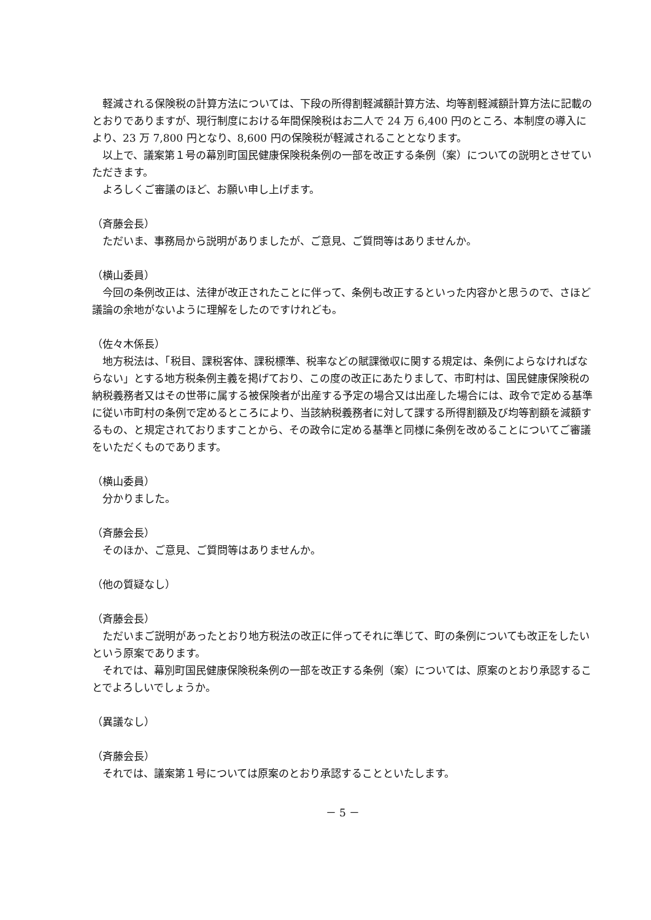軽減される保険税の計算方法については、下段の所得割軽減額計算方法、均等割軽減額計算方法に記載のとおりでありますが、現行制度における年間保険税はお二人で 24 万 6,400 円のところ、本制度の導入により、23 万 7,800 円となり、8,600 円の保険税が軽減されることとなります。
以上で、議案第１号の幕別町国民健康保険税条例の一部を改正する条例（案）についての説明とさせていただきます。
よろしくご審議のほど、お願い申し上げます。
（斉藤会長）
ただいま、事務局から説明がありましたが、ご意見、ご質問等はありませんか。
（横山委員）
今回の条例改正は、法律が改正されたことに伴って、条例も改正するといった内容かと思うので、さほど議論の余地がないように理解をしたのですけれども。
（佐々木係長）
地方税法は、「税目、課税客体、課税標準、税率などの賦課徴収に関する規定は、条例によらなければならない」とする地方税条例主義を掲げており、この度の改正にあたりまして、市町村は、国民健康保険税の納税義務者又はその世帯に属する被保険者が出産する予定の場合又は出産した場合には、政令で定める基準に従い市町村の条例で定めるところにより、当該納税義務者に対して課する所得割額及び均等割額を減額するもの、と規定されておりますことから、その政令に定める基準と同様に条例を改めることについてご審議をいただくものであります。
（横山委員）
分かりました。
（斉藤会長）
そのほか、ご意見、ご質問等はありませんか。
（他の質疑なし）
（斉藤会長）
ただいまご説明があったとおり地方税法の改正に伴ってそれに準じて、町の条例についても改正をしたいという原案であります。
それでは、幕別町国民健康保険税条例の一部を改正する条例（案）については、原案のとおり承認することでよろしいでしょうか。
（異議なし）
（斉藤会長）
それでは、議案第１号については原案のとおり承認することといたします。
－ 5 －